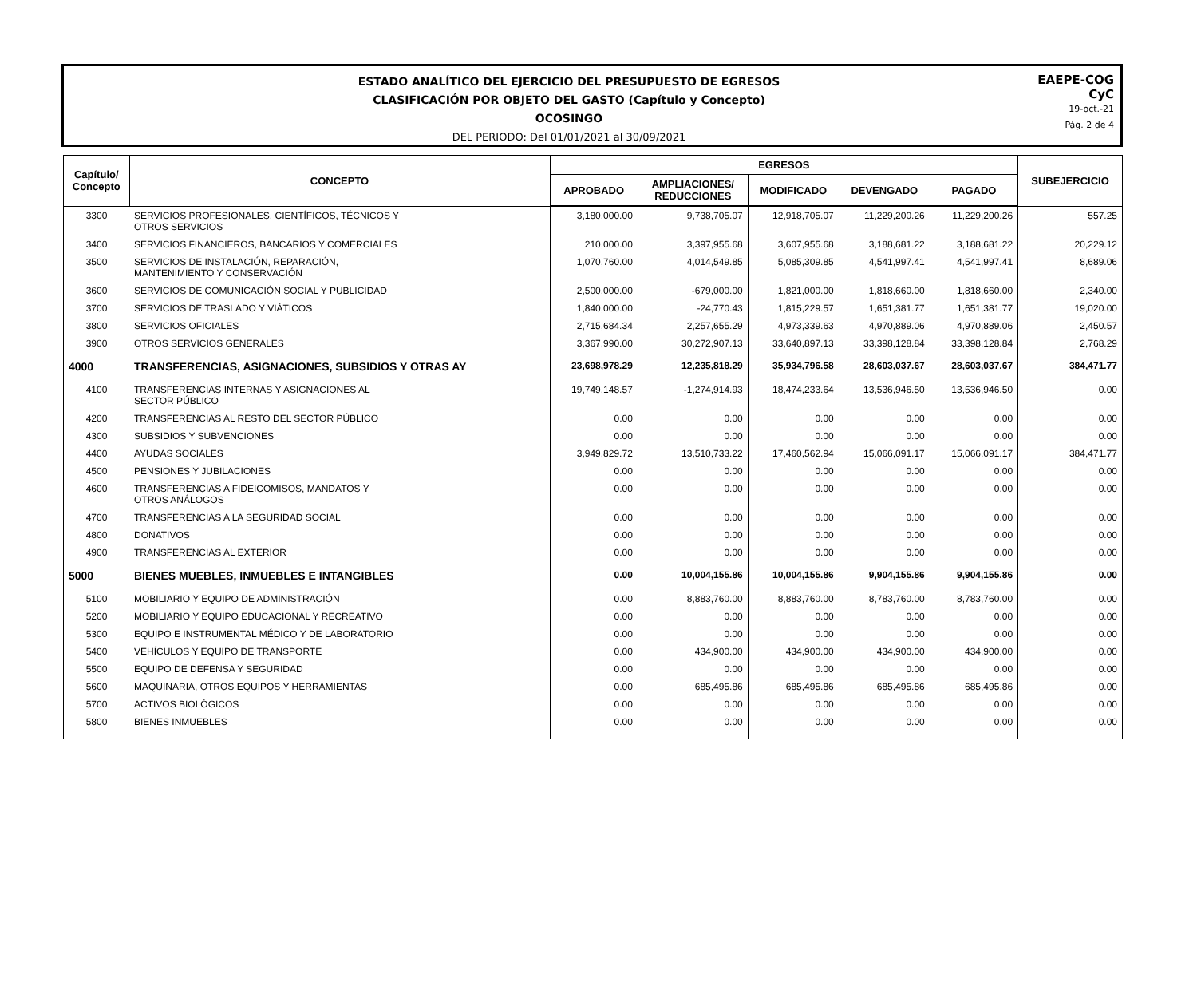ESTADO ANALÍTICO DEL EJERCICIO DEL PRESUPUESTO DE EGRESOS
CLASIFICACIÓN POR OBJETO DEL GASTO (Capítulo y Concepto)
OCOSINGO
DEL PERIODO: Del 01/01/2021 al 30/09/2021
EAEPE-COG
CyC
19-oct.-21
Pág. 2 de 4
| Capítulo/ Concepto | CONCEPTO | EGRESOS | | | | | SUBEJERCICIO |
| --- | --- | --- | --- | --- | --- | --- | --- |
| | | APROBADO | AMPLIACIONES/ REDUCCIONES | MODIFICADO | DEVENGADO | PAGADO | |
| 3300 | SERVICIOS PROFESIONALES, CIENTÍFICOS, TÉCNICOS Y OTROS SERVICIOS | 3,180,000.00 | 9,738,705.07 | 12,918,705.07 | 11,229,200.26 | 11,229,200.26 | 557.25 |
| 3400 | SERVICIOS FINANCIEROS, BANCARIOS Y COMERCIALES | 210,000.00 | 3,397,955.68 | 3,607,955.68 | 3,188,681.22 | 3,188,681.22 | 20,229.12 |
| 3500 | SERVICIOS DE INSTALACIÓN, REPARACIÓN, MANTENIMIENTO Y CONSERVACIÓN | 1,070,760.00 | 4,014,549.85 | 5,085,309.85 | 4,541,997.41 | 4,541,997.41 | 8,689.06 |
| 3600 | SERVICIOS DE COMUNICACIÓN SOCIAL Y PUBLICIDAD | 2,500,000.00 | -679,000.00 | 1,821,000.00 | 1,818,660.00 | 1,818,660.00 | 2,340.00 |
| 3700 | SERVICIOS DE TRASLADO Y VIÁTICOS | 1,840,000.00 | -24,770.43 | 1,815,229.57 | 1,651,381.77 | 1,651,381.77 | 19,020.00 |
| 3800 | SERVICIOS OFICIALES | 2,715,684.34 | 2,257,655.29 | 4,973,339.63 | 4,970,889.06 | 4,970,889.06 | 2,450.57 |
| 3900 | OTROS SERVICIOS GENERALES | 3,367,990.00 | 30,272,907.13 | 33,640,897.13 | 33,398,128.84 | 33,398,128.84 | 2,768.29 |
| 4000 | TRANSFERENCIAS, ASIGNACIONES, SUBSIDIOS Y OTRAS AY | 23,698,978.29 | 12,235,818.29 | 35,934,796.58 | 28,603,037.67 | 28,603,037.67 | 384,471.77 |
| 4100 | TRANSFERENCIAS INTERNAS Y ASIGNACIONES AL SECTOR PÚBLICO | 19,749,148.57 | -1,274,914.93 | 18,474,233.64 | 13,536,946.50 | 13,536,946.50 | 0.00 |
| 4200 | TRANSFERENCIAS AL RESTO DEL SECTOR PÚBLICO | 0.00 | 0.00 | 0.00 | 0.00 | 0.00 | 0.00 |
| 4300 | SUBSIDIOS Y SUBVENCIONES | 0.00 | 0.00 | 0.00 | 0.00 | 0.00 | 0.00 |
| 4400 | AYUDAS SOCIALES | 3,949,829.72 | 13,510,733.22 | 17,460,562.94 | 15,066,091.17 | 15,066,091.17 | 384,471.77 |
| 4500 | PENSIONES Y JUBILACIONES | 0.00 | 0.00 | 0.00 | 0.00 | 0.00 | 0.00 |
| 4600 | TRANSFERENCIAS A FIDEICOMISOS, MANDATOS Y OTROS ANÁLOGOS | 0.00 | 0.00 | 0.00 | 0.00 | 0.00 | 0.00 |
| 4700 | TRANSFERENCIAS A LA SEGURIDAD SOCIAL | 0.00 | 0.00 | 0.00 | 0.00 | 0.00 | 0.00 |
| 4800 | DONATIVOS | 0.00 | 0.00 | 0.00 | 0.00 | 0.00 | 0.00 |
| 4900 | TRANSFERENCIAS AL EXTERIOR | 0.00 | 0.00 | 0.00 | 0.00 | 0.00 | 0.00 |
| 5000 | BIENES MUEBLES, INMUEBLES E INTANGIBLES | 0.00 | 10,004,155.86 | 10,004,155.86 | 9,904,155.86 | 9,904,155.86 | 0.00 |
| 5100 | MOBILIARIO Y EQUIPO DE ADMINISTRACIÓN | 0.00 | 8,883,760.00 | 8,883,760.00 | 8,783,760.00 | 8,783,760.00 | 0.00 |
| 5200 | MOBILIARIO Y EQUIPO EDUCACIONAL Y RECREATIVO | 0.00 | 0.00 | 0.00 | 0.00 | 0.00 | 0.00 |
| 5300 | EQUIPO E INSTRUMENTAL MÉDICO Y DE LABORATORIO | 0.00 | 0.00 | 0.00 | 0.00 | 0.00 | 0.00 |
| 5400 | VEHÍCULOS Y EQUIPO DE TRANSPORTE | 0.00 | 434,900.00 | 434,900.00 | 434,900.00 | 434,900.00 | 0.00 |
| 5500 | EQUIPO DE DEFENSA Y SEGURIDAD | 0.00 | 0.00 | 0.00 | 0.00 | 0.00 | 0.00 |
| 5600 | MAQUINARIA, OTROS EQUIPOS Y HERRAMIENTAS | 0.00 | 685,495.86 | 685,495.86 | 685,495.86 | 685,495.86 | 0.00 |
| 5700 | ACTIVOS BIOLÓGICOS | 0.00 | 0.00 | 0.00 | 0.00 | 0.00 | 0.00 |
| 5800 | BIENES INMUEBLES | 0.00 | 0.00 | 0.00 | 0.00 | 0.00 | 0.00 |